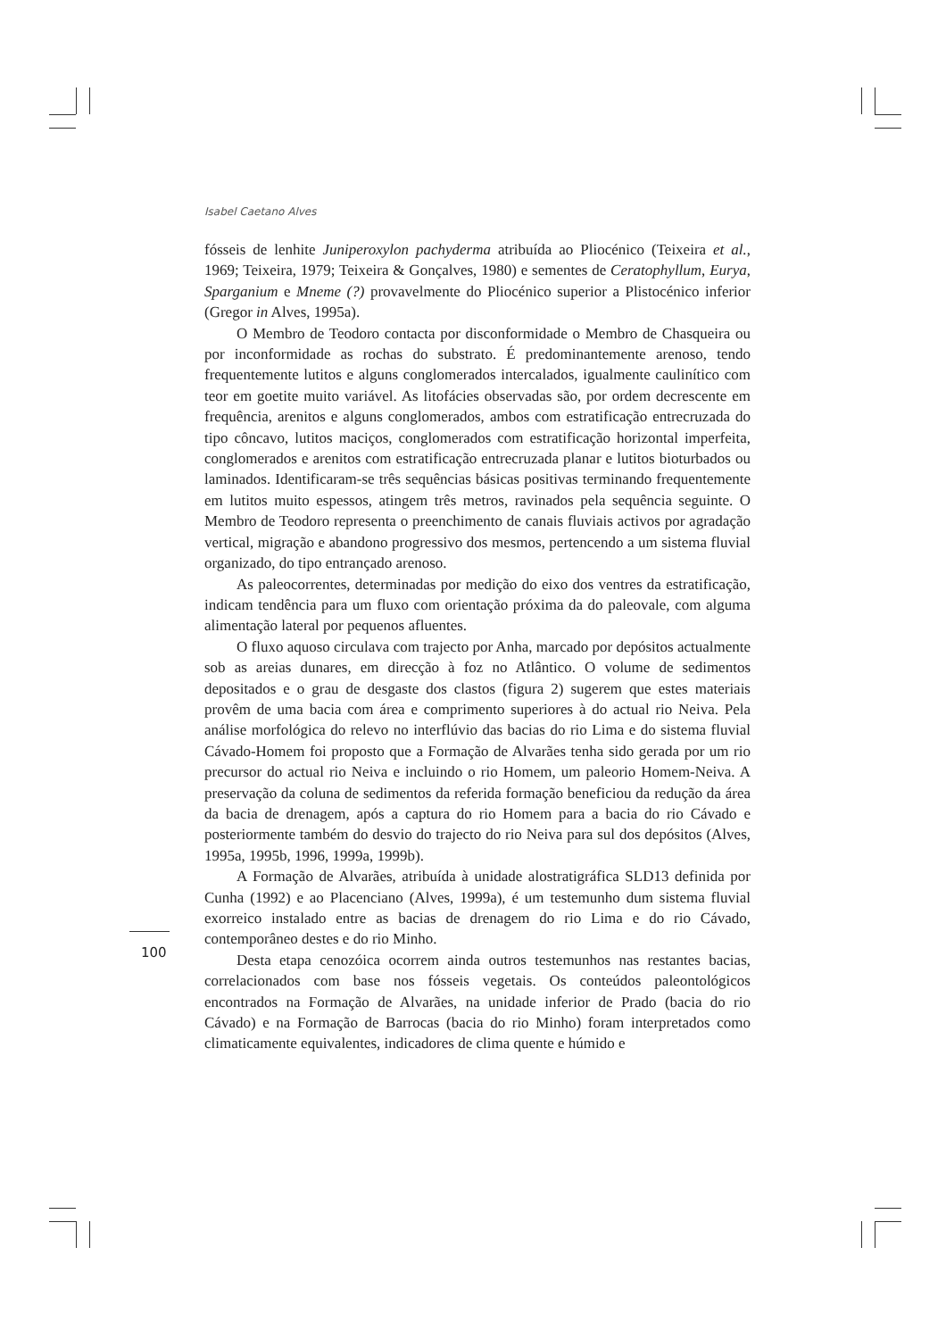Isabel Caetano Alves
fósseis de lenhite Juniperoxylon pachyderma atribuída ao Pliocénico (Teixeira et al., 1969; Teixeira, 1979; Teixeira & Gonçalves, 1980) e sementes de Ceratophyllum, Eurya, Sparganium e Mneme (?) provavelmente do Pliocénico superior a Plistocénico inferior (Gregor in Alves, 1995a).
O Membro de Teodoro contacta por disconformidade o Membro de Chasqueira ou por inconformidade as rochas do substrato. É predominantemente arenoso, tendo frequentemente lutitos e alguns conglomerados intercalados, igualmente caulinítico com teor em goetite muito variável. As litofácies observadas são, por ordem decrescente em frequência, arenitos e alguns conglomerados, ambos com estratificação entrecruzada do tipo côncavo, lutitos maciços, conglomerados com estratificação horizontal imperfeita, conglomerados e arenitos com estratificação entrecruzada planar e lutitos bioturbados ou laminados. Identificaram-se três sequências básicas positivas terminando frequentemente em lutitos muito espessos, atingem três metros, ravinados pela sequência seguinte. O Membro de Teodoro representa o preenchimento de canais fluviais activos por agradação vertical, migração e abandono progressivo dos mesmos, pertencendo a um sistema fluvial organizado, do tipo entrançado arenoso.
As paleocorrentes, determinadas por medição do eixo dos ventres da estratificação, indicam tendência para um fluxo com orientação próxima da do paleovale, com alguma alimentação lateral por pequenos afluentes.
O fluxo aquoso circulava com trajecto por Anha, marcado por depósitos actualmente sob as areias dunares, em direcção à foz no Atlântico. O volume de sedimentos depositados e o grau de desgaste dos clastos (figura 2) sugerem que estes materiais provêm de uma bacia com área e comprimento superiores à do actual rio Neiva. Pela análise morfológica do relevo no interflúvio das bacias do rio Lima e do sistema fluvial Cávado-Homem foi proposto que a Formação de Alvarães tenha sido gerada por um rio precursor do actual rio Neiva e incluindo o rio Homem, um paleorio Homem-Neiva. A preservação da coluna de sedimentos da referida formação beneficiou da redução da área da bacia de drenagem, após a captura do rio Homem para a bacia do rio Cávado e posteriormente também do desvio do trajecto do rio Neiva para sul dos depósitos (Alves, 1995a, 1995b, 1996, 1999a, 1999b).
A Formação de Alvarães, atribuída à unidade alostratigráfica SLD13 definida por Cunha (1992) e ao Placenciano (Alves, 1999a), é um testemunho dum sistema fluvial exorreico instalado entre as bacias de drenagem do rio Lima e do rio Cávado, contemporâneo destes e do rio Minho.
Desta etapa cenozóica ocorrem ainda outros testemunhos nas restantes bacias, correlacionados com base nos fósseis vegetais. Os conteúdos paleontológicos encontrados na Formação de Alvarães, na unidade inferior de Prado (bacia do rio Cávado) e na Formação de Barrocas (bacia do rio Minho) foram interpretados como climaticamente equivalentes, indicadores de clima quente e húmido e
100